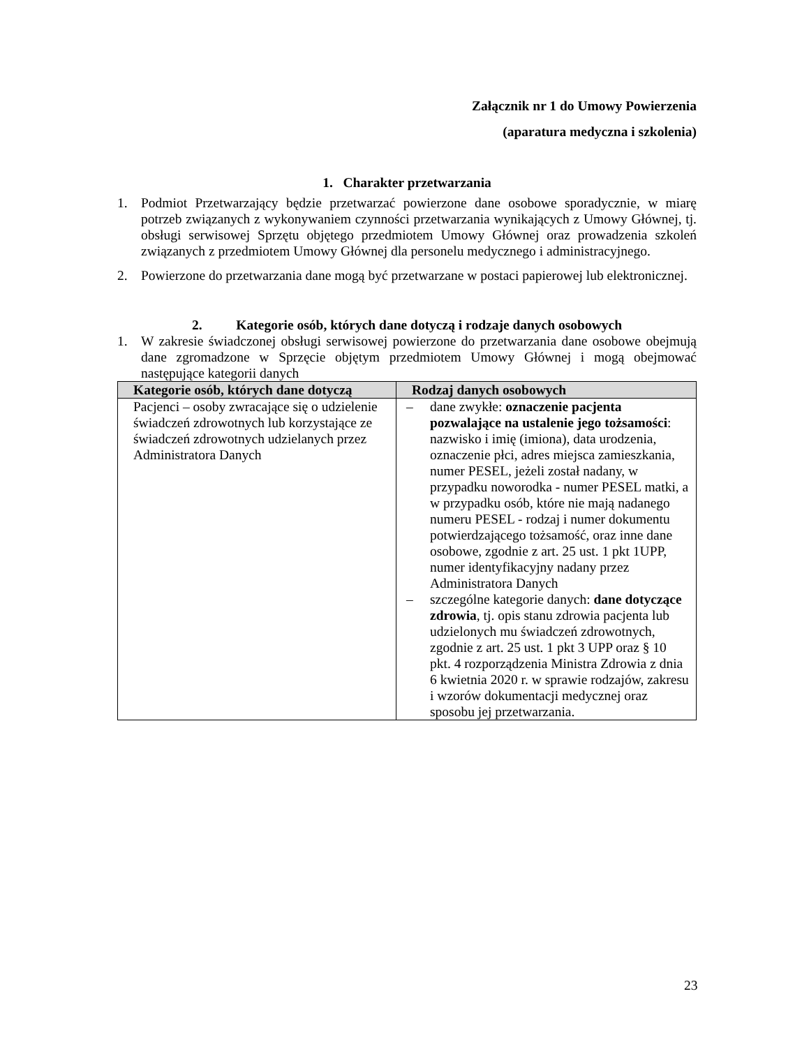Załącznik nr 1 do Umowy Powierzenia
(aparatura medyczna i szkolenia)
1. Charakter przetwarzania
1. Podmiot Przetwarzający będzie przetwarzać powierzone dane osobowe sporadycznie, w miarę potrzeb związanych z wykonywaniem czynności przetwarzania wynikających z Umowy Głównej, tj. obsługi serwisowej Sprzętu objętego przedmiotem Umowy Głównej oraz prowadzenia szkoleń związanych z przedmiotem Umowy Głównej dla personelu medycznego i administracyjnego.
2. Powierzone do przetwarzania dane mogą być przetwarzane w postaci papierowej lub elektronicznej.
2. Kategorie osób, których dane dotyczą i rodzaje danych osobowych
1. W zakresie świadczonej obsługi serwisowej powierzone do przetwarzania dane osobowe obejmują dane zgromadzone w Sprzęcie objętym przedmiotem Umowy Głównej i mogą obejmować następujące kategorii danych
| Kategorie osób, których dane dotyczą | Rodzaj danych osobowych |
| --- | --- |
| Pacjenci – osoby zwracające się o udzielenie świadczeń zdrowotnych lub korzystające ze świadczeń zdrowotnych udzielanych przez Administratora Danych | – dane zwykłe: oznaczenie pacjenta pozwalające na ustalenie jego tożsamości : nazwisko i imię (imiona), data urodzenia, oznaczenie płci, adres miejsca zamieszkania, numer PESEL, jeżeli został nadany, w przypadku noworodka - numer PESEL matki, a w przypadku osób, które nie mają nadanego numeru PESEL - rodzaj i numer dokumentu potwierdzającego tożsamość, oraz inne dane osobowe, zgodnie z art. 25 ust. 1 pkt 1UPP, numer identyfikacyjny nadany przez Administratora Danych – szczególne kategorie danych: dane dotyczące zdrowia , tj. opis stanu zdrowia pacjenta lub udzielonych mu świadczeń zdrowotnych, zgodnie z art. 25 ust. 1 pkt 3 UPP oraz § 10 pkt. 4 rozporządzenia Ministra Zdrowia z dnia 6 kwietnia 2020 r. w sprawie rodzajów, zakresu i wzorów dokumentacji medycznej oraz sposobu jej przetwarzania. |
23